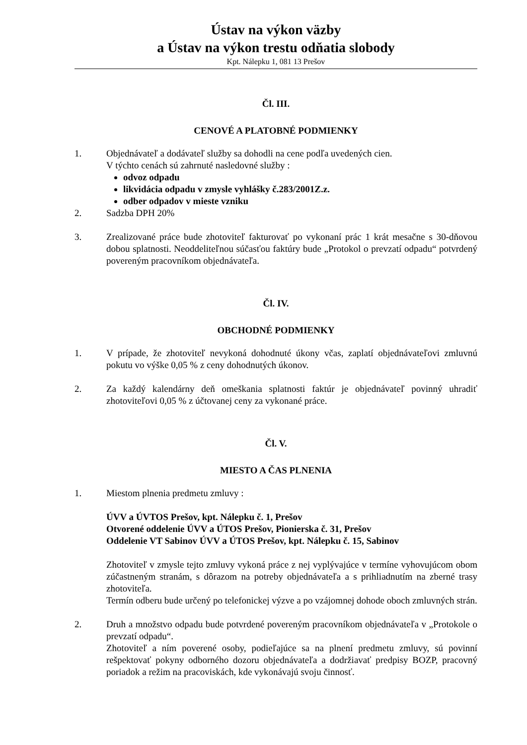Ústav na výkon väzby
a Ústav na výkon trestu odňatia slobody
Kpt. Nálepku 1, 081 13 Prešov
Čl. III.
CENOVÉ A PLATOBNÉ PODMIENKY
1. Objednávateľ a dodávateľ služby sa dohodli na cene podľa uvedených cien.
V týchto cenách sú zahrnuté nasledovné služby :
odvoz odpadu
likvidácia odpadu v zmysle vyhlášky č.283/2001Z.z.
odber odpadov v mieste vzniku
2. Sadzba DPH 20%
3. Zrealizované práce bude zhotoviteľ fakturovať po vykonaní prác 1 krát mesačne s 30-dňovou dobou splatnosti. Neoddeliteľnou súčasťou faktúry bude „Protokol o prevzatí odpadu“ potvrdený povereným pracovníkom objednávateľa.
Čl. IV.
OBCHODNÉ PODMIENKY
1. V prípade, že zhotoviteľ nevykoná dohodnuté úkony včas, zaplatí objednávateľovi zmluvnú pokutu vo výške 0,05 % z ceny dohodnutých úkonov.
2. Za každý kalendárny deň omeškania splatnosti faktúr je objednávateľ povinný uhradiť zhotoviteľovi 0,05 % z účtovanej ceny za vykonané práce.
Čl. V.
MIESTO A ČAS PLNENIA
1. Miestom plnenia predmetu zmluvy :
ÚVV a ÚVTOS Prešov, kpt. Nálepku č. 1, Prešov
Otvorené oddelenie ÚVV a ÚTOS Prešov, Pionierska č. 31, Prešov
Oddelenie VT Sabinov ÚVV a ÚTOS Prešov, kpt. Nálepku č. 15, Sabinov
Zhotoviteľ v zmysle tejto zmluvy vykoná práce z nej vyplývajúce v termíne vyhovujúcom obom zúčastneným stranám, s dôrazom na potreby objednávateľa a s prihliadnutím na zberné trasy zhotoviteľa.
Termín odberu bude určený po telefonickej výzve a po vzájomnej dohode oboch zmluvných strán.
2. Druh a množstvo odpadu bude potvrdené povereným pracovníkom objednávateľa v „Protokole o prevzatí odpadu“.
Zhotoviteľ a ním poverené osoby, podieľajúce sa na plnení predmetu zmluvy, sú povinní rešpektovať pokyny odborného dozoru objednávateľa a dodržiavať predpisy BOZP, pracovný poriadok a režim na pracoviskách, kde vykonávajú svoju činnosť.